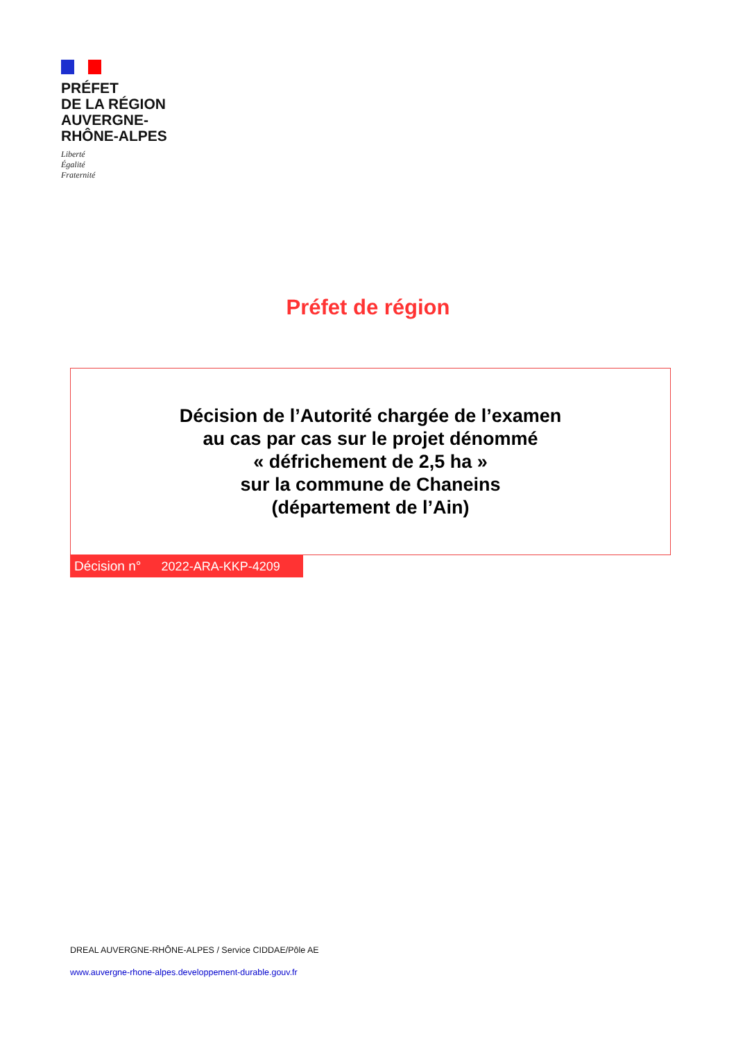PRÉFET
DE LA RÉGION
AUVERGNE-
RHÔNE-ALPES
Liberté
Égalité
Fraternité
Préfet de région
Décision de l’Autorité chargée de l’examen
au cas par cas sur le projet dénommé
« défrichement de 2,5 ha »
sur la commune de Chaneins
(département de l’Ain)
Décision n° 2022-ARA-KKP-4209
DREAL AUVERGNE-RHÔNE-ALPES / Service CIDDAE/Pôle AE
www.auvergne-rhone-alpes.developpement-durable.gouv.fr